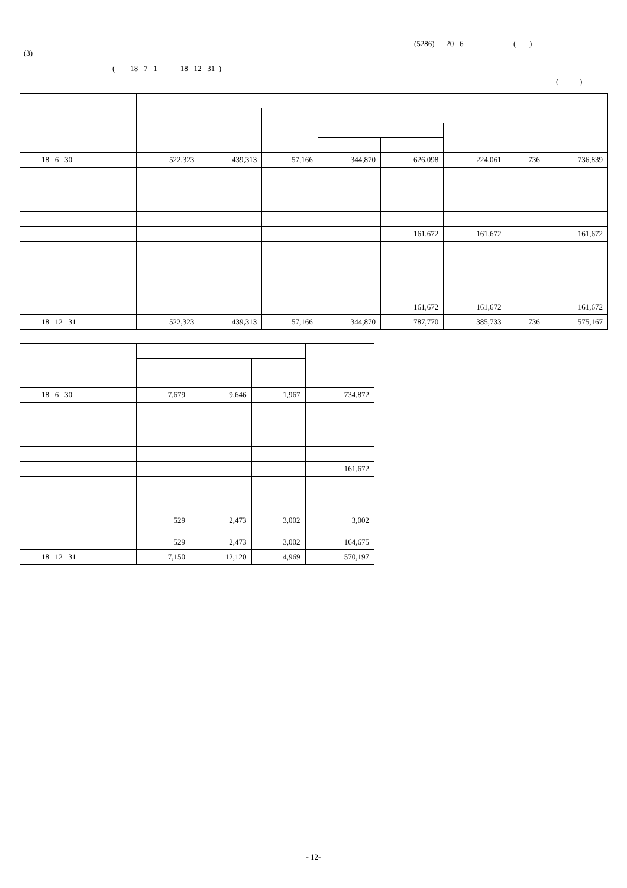(5286) 20 6 ( )
(3)
( 18 7 1 18 12 31 )
( )
| 18 6 30 | 522,323 | 439,313 | 57,166 | 344,870 | 626,098 | 224,061 | 736 | 736,839 |
| | | | | | 161,672 | 161,672 | | 161,672 |
| | | | | | 161,672 | 161,672 | | 161,672 |
| 18 12 31 | 522,323 | 439,313 | 57,166 | 344,870 | 787,770 | 385,733 | 736 | 575,167 |
| 18 6 30 | 7,679 | 9,646 | 1,967 | 734,872 |
| | | | | 161,672 |
| | 529 | 2,473 | 3,002 | 3,002 |
| | 529 | 2,473 | 3,002 | 164,675 |
| 18 12 31 | 7,150 | 12,120 | 4,969 | 570,197 |
- 12-